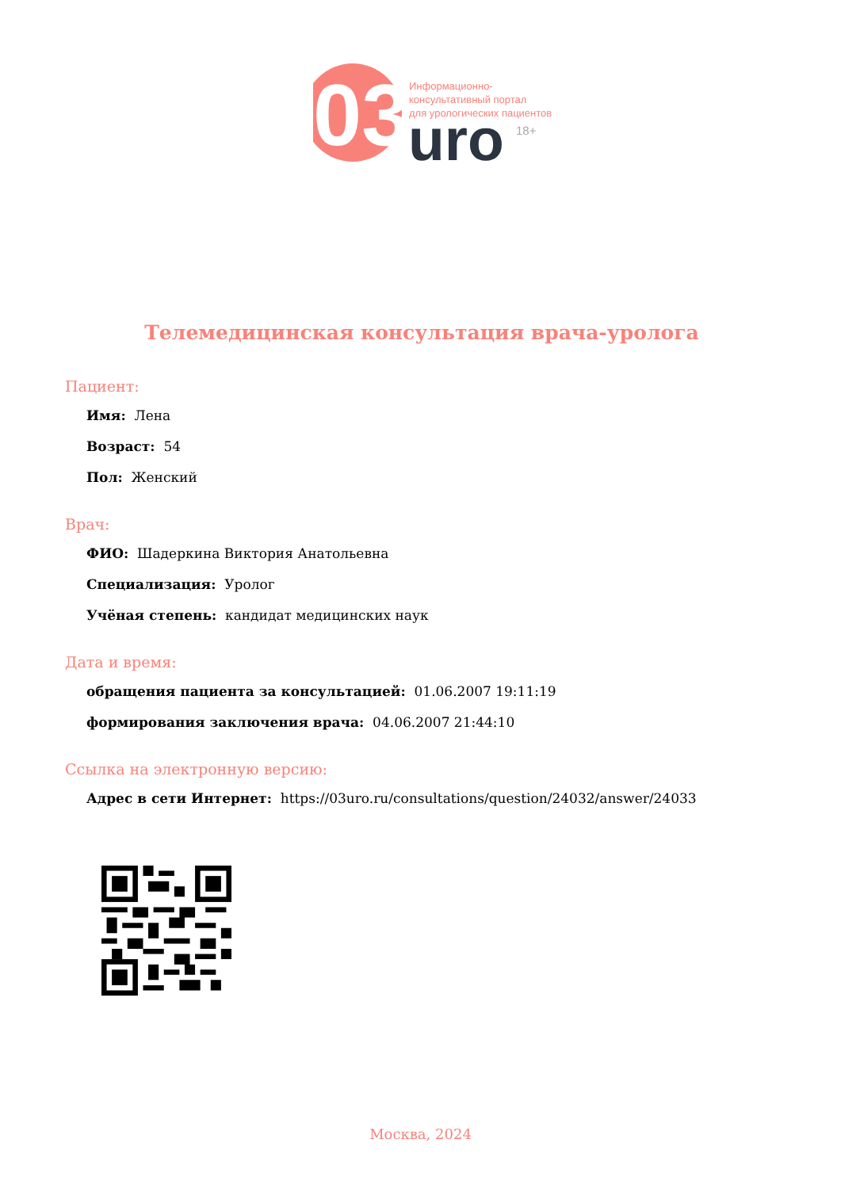03
uro
18+
Информационно-
консультативный портал
для урологических пациентов
Телемедицинская консультация врача-уролога
Пациент:
Имя: Лена
Возраст: 54
Пол: Женский
Врач:
ФИО: Шадеркина Виктория Анатольевна
Специализация: Уролог
Учёная степень: кандидат медицинских наук
Дата и время:
обращения пациента за консультацией: 01.06.2007 19:11:19
формирования заключения врача: 04.06.2007 21:44:10
Ссылка на электронную версию:
Адрес в сети Интернет: https://03uro.ru/consultations/question/24032/answer/24033
Москва, 2024